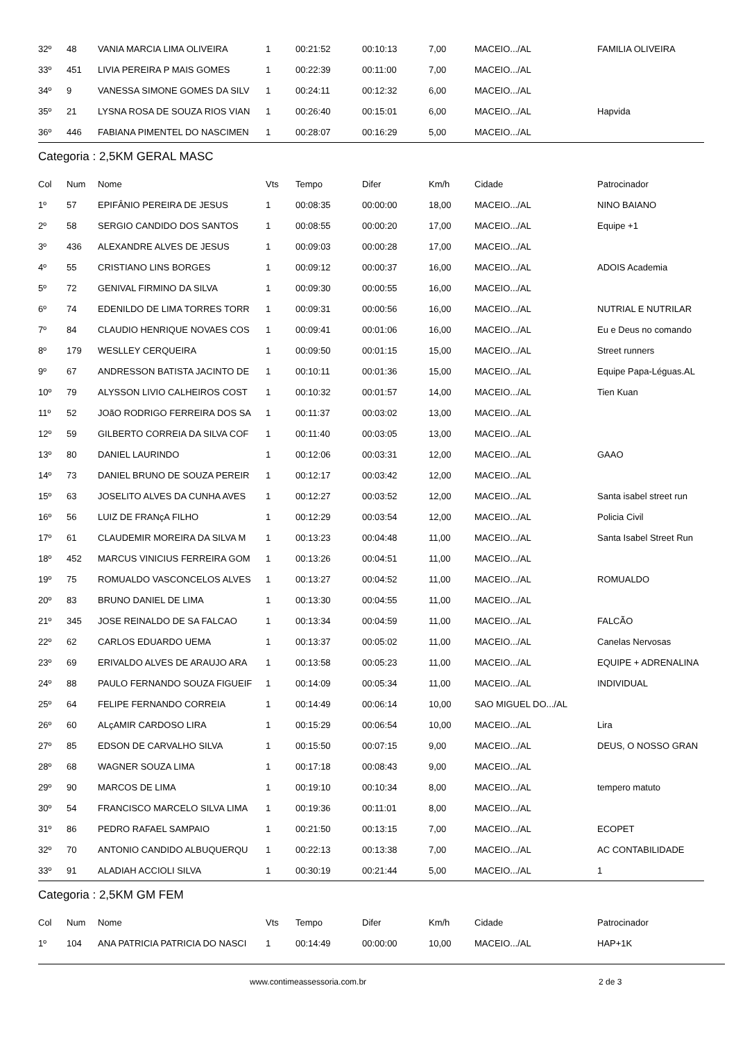| 32º | 48 | VANIA MARCIA LIMA OLIVEIRA | 1 | 00:21:52 | 00:10:13 | 7,00 | MACEIO.../AL | FAMILIA OLIVEIRA |
| 33º | 451 | LIVIA PEREIRA P MAIS GOMES | 1 | 00:22:39 | 00:11:00 | 7,00 | MACEIO.../AL | |
| 34º | 9 | VANESSA SIMONE GOMES DA SILV | 1 | 00:24:11 | 00:12:32 | 6,00 | MACEIO.../AL | |
| 35º | 21 | LYSNA ROSA DE SOUZA RIOS VIAN | 1 | 00:26:40 | 00:15:01 | 6,00 | MACEIO.../AL | Hapvida |
| 36º | 446 | FABIANA PIMENTEL DO NASCIMEN | 1 | 00:28:07 | 00:16:29 | 5,00 | MACEIO.../AL | |
Categoria : 2,5KM GERAL MASC
| Col | Num | Nome | Vts | Tempo | Difer | Km/h | Cidade | Patrocinador |
| --- | --- | --- | --- | --- | --- | --- | --- | --- |
| 1º | 57 | EPIFÂNIO PEREIRA DE JESUS | 1 | 00:08:35 | 00:00:00 | 18,00 | MACEIO.../AL | NINO BAIANO |
| 2º | 58 | SERGIO CANDIDO DOS SANTOS | 1 | 00:08:55 | 00:00:20 | 17,00 | MACEIO.../AL | Equipe +1 |
| 3º | 436 | ALEXANDRE ALVES DE JESUS | 1 | 00:09:03 | 00:00:28 | 17,00 | MACEIO.../AL | |
| 4º | 55 | CRISTIANO LINS BORGES | 1 | 00:09:12 | 00:00:37 | 16,00 | MACEIO.../AL | ADOIS Academia |
| 5º | 72 | GENIVAL FIRMINO DA SILVA | 1 | 00:09:30 | 00:00:55 | 16,00 | MACEIO.../AL | |
| 6º | 74 | EDENILDO DE LIMA TORRES TORR | 1 | 00:09:31 | 00:00:56 | 16,00 | MACEIO.../AL | NUTRIAL E NUTRILAR |
| 7º | 84 | CLAUDIO HENRIQUE NOVAES COS | 1 | 00:09:41 | 00:01:06 | 16,00 | MACEIO.../AL | Eu e Deus no comando |
| 8º | 179 | WESLLEY CERQUEIRA | 1 | 00:09:50 | 00:01:15 | 15,00 | MACEIO.../AL | Street runners |
| 9º | 67 | ANDRESSON BATISTA JACINTO DE | 1 | 00:10:11 | 00:01:36 | 15,00 | MACEIO.../AL | Equipe Papa-Léguas.AL |
| 10º | 79 | ALYSSON LIVIO CALHEIROS COST | 1 | 00:10:32 | 00:01:57 | 14,00 | MACEIO.../AL | Tien Kuan |
| 11º | 52 | JOãO RODRIGO FERREIRA DOS SA | 1 | 00:11:37 | 00:03:02 | 13,00 | MACEIO.../AL | |
| 12º | 59 | GILBERTO CORREIA DA SILVA COF | 1 | 00:11:40 | 00:03:05 | 13,00 | MACEIO.../AL | |
| 13º | 80 | DANIEL LAURINDO | 1 | 00:12:06 | 00:03:31 | 12,00 | MACEIO.../AL | GAAO |
| 14º | 73 | DANIEL BRUNO DE SOUZA PEREIR | 1 | 00:12:17 | 00:03:42 | 12,00 | MACEIO.../AL | |
| 15º | 63 | JOSELITO ALVES DA CUNHA AVES | 1 | 00:12:27 | 00:03:52 | 12,00 | MACEIO.../AL | Santa isabel street run |
| 16º | 56 | LUIZ DE FRANçA FILHO | 1 | 00:12:29 | 00:03:54 | 12,00 | MACEIO.../AL | Policia Civil |
| 17º | 61 | CLAUDEMIR MOREIRA DA SILVA M | 1 | 00:13:23 | 00:04:48 | 11,00 | MACEIO.../AL | Santa Isabel Street Run |
| 18º | 452 | MARCUS VINICIUS FERREIRA GOM | 1 | 00:13:26 | 00:04:51 | 11,00 | MACEIO.../AL | |
| 19º | 75 | ROMUALDO VASCONCELOS ALVES | 1 | 00:13:27 | 00:04:52 | 11,00 | MACEIO.../AL | ROMUALDO |
| 20º | 83 | BRUNO DANIEL DE LIMA | 1 | 00:13:30 | 00:04:55 | 11,00 | MACEIO.../AL | |
| 21º | 345 | JOSE REINALDO DE SA FALCAO | 1 | 00:13:34 | 00:04:59 | 11,00 | MACEIO.../AL | FALCÃO |
| 22º | 62 | CARLOS EDUARDO UEMA | 1 | 00:13:37 | 00:05:02 | 11,00 | MACEIO.../AL | Canelas Nervosas |
| 23º | 69 | ERIVALDO ALVES DE ARAUJO ARA | 1 | 00:13:58 | 00:05:23 | 11,00 | MACEIO.../AL | EQUIPE + ADRENALINA |
| 24º | 88 | PAULO FERNANDO SOUZA FIGUEIF | 1 | 00:14:09 | 00:05:34 | 11,00 | MACEIO.../AL | INDIVIDUAL |
| 25º | 64 | FELIPE FERNANDO CORREIA | 1 | 00:14:49 | 00:06:14 | 10,00 | SAO MIGUEL DO.../AL | |
| 26º | 60 | ALçAMIR CARDOSO LIRA | 1 | 00:15:29 | 00:06:54 | 10,00 | MACEIO.../AL | Lira |
| 27º | 85 | EDSON DE CARVALHO SILVA | 1 | 00:15:50 | 00:07:15 | 9,00 | MACEIO.../AL | DEUS, O NOSSO GRAN |
| 28º | 68 | WAGNER SOUZA LIMA | 1 | 00:17:18 | 00:08:43 | 9,00 | MACEIO.../AL | |
| 29º | 90 | MARCOS DE LIMA | 1 | 00:19:10 | 00:10:34 | 8,00 | MACEIO.../AL | tempero matuto |
| 30º | 54 | FRANCISCO MARCELO SILVA LIMA | 1 | 00:19:36 | 00:11:01 | 8,00 | MACEIO.../AL | |
| 31º | 86 | PEDRO RAFAEL SAMPAIO | 1 | 00:21:50 | 00:13:15 | 7,00 | MACEIO.../AL | ECOPET |
| 32º | 70 | ANTONIO CANDIDO ALBUQUERQU | 1 | 00:22:13 | 00:13:38 | 7,00 | MACEIO.../AL | AC CONTABILIDADE |
| 33º | 91 | ALADIAH ACCIOLI SILVA | 1 | 00:30:19 | 00:21:44 | 5,00 | MACEIO.../AL | 1 |
Categoria : 2,5KM GM FEM
| Col | Num | Nome | Vts | Tempo | Difer | Km/h | Cidade | Patrocinador |
| --- | --- | --- | --- | --- | --- | --- | --- | --- |
| 1º | 104 | ANA PATRICIA PATRICIA DO NASCI | 1 | 00:14:49 | 00:00:00 | 10,00 | MACEIO.../AL | HAP+1K |
www.contimeassessoria.com.br 2 de 3